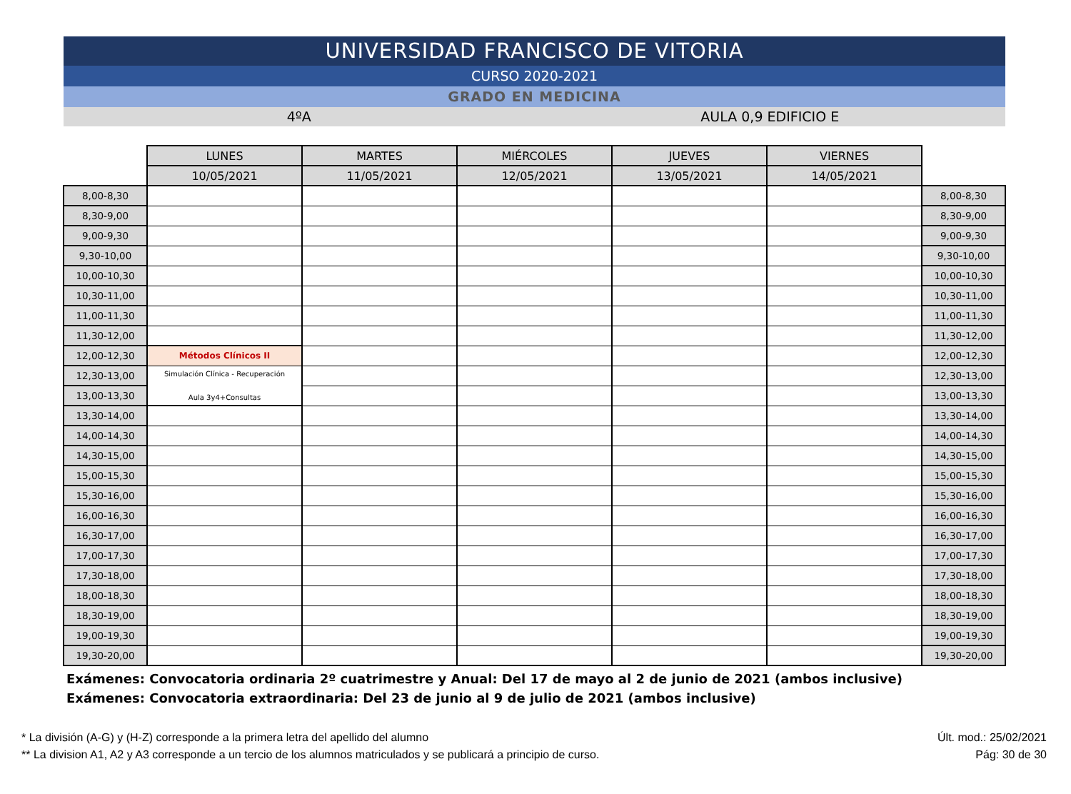UNIVERSIDAD FRANCISCO DE VITORIA
CURSO 2020-2021
GRADO EN MEDICINA
4ºA AULA 0,9 EDIFICIO E
| | LUNES | MARTES | MIÉRCOLES | JUEVES | VIERNES | |
| | 10/05/2021 | 11/05/2021 | 12/05/2021 | 13/05/2021 | 14/05/2021 | |
| 8,00-8,30 | | | | | | 8,00-8,30 |
| 8,30-9,00 | | | | | | 8,30-9,00 |
| 9,00-9,30 | | | | | | 9,00-9,30 |
| 9,30-10,00 | | | | | | 9,30-10,00 |
| 10,00-10,30 | | | | | | 10,00-10,30 |
| 10,30-11,00 | | | | | | 10,30-11,00 |
| 11,00-11,30 | | | | | | 11,00-11,30 |
| 11,30-12,00 | | | | | | 11,30-12,00 |
| 12,00-12,30 | Métodos Clínicos II | | | | | 12,00-12,30 |
| 12,30-13,00 | Simulación Clínica - Recuperación Aula 3y4+Consultas | | | | | 12,30-13,00 |
| 13,00-13,30 | | | | | | 13,00-13,30 |
| 13,30-14,00 | | | | | | 13,30-14,00 |
| 14,00-14,30 | | | | | | 14,00-14,30 |
| 14,30-15,00 | | | | | | 14,30-15,00 |
| 15,00-15,30 | | | | | | 15,00-15,30 |
| 15,30-16,00 | | | | | | 15,30-16,00 |
| 16,00-16,30 | | | | | | 16,00-16,30 |
| 16,30-17,00 | | | | | | 16,30-17,00 |
| 17,00-17,30 | | | | | | 17,00-17,30 |
| 17,30-18,00 | | | | | | 17,30-18,00 |
| 18,00-18,30 | | | | | | 18,00-18,30 |
| 18,30-19,00 | | | | | | 18,30-19,00 |
| 19,00-19,30 | | | | | | 19,00-19,30 |
| 19,30-20,00 | | | | | | 19,30-20,00 |
Exámenes: Convocatoria ordinaria 2º cuatrimestre y Anual: Del 17 de mayo al 2 de junio de 2021 (ambos inclusive)
Exámenes: Convocatoria extraordinaria: Del 23 de junio al 9 de julio de 2021 (ambos inclusive)
* La división (A-G) y (H-Z) corresponde a la primera letra del apellido del alumno
** La division A1, A2 y A3 corresponde a un tercio de los alumnos matriculados y se publicará a principio de curso.
Últ. mod.: 25/02/2021
Pág: 30 de 30